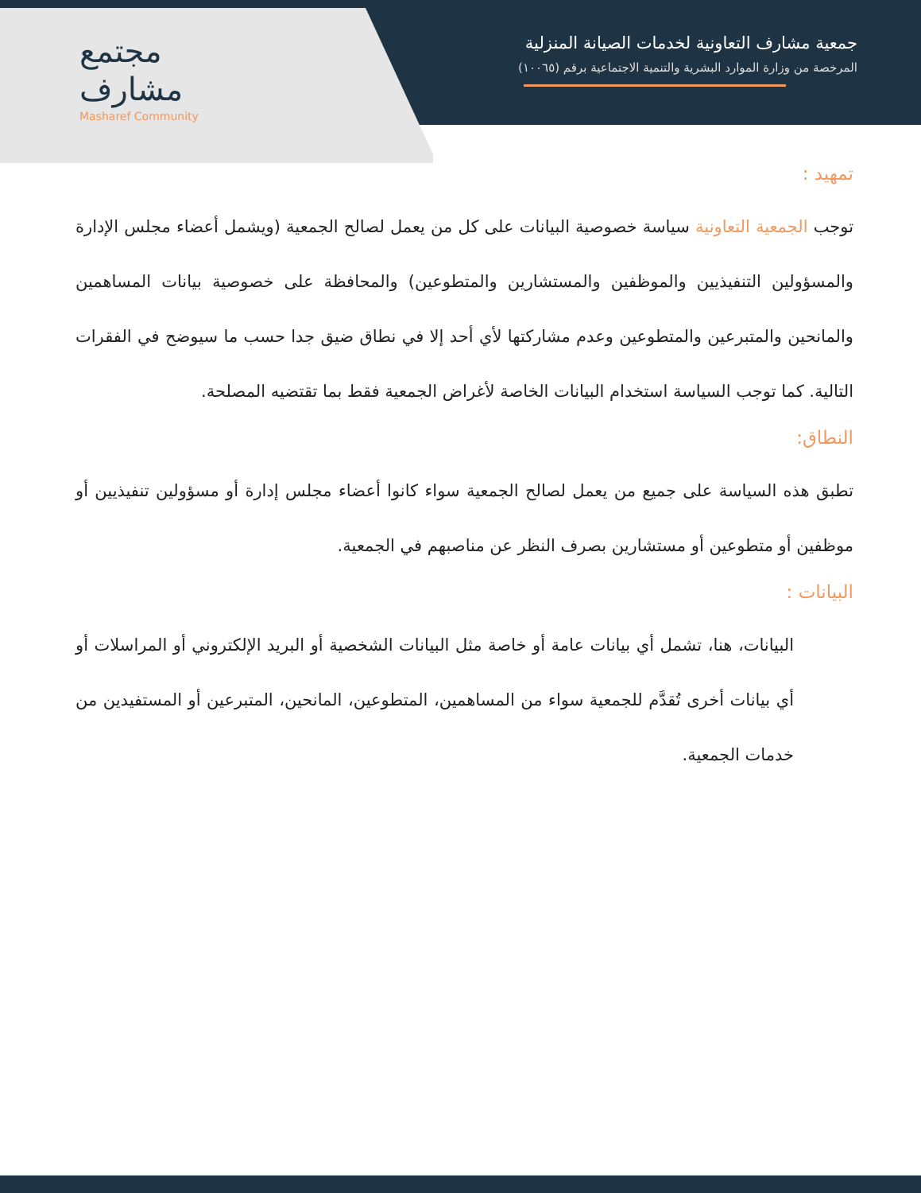مجتمع
مشارف
Masharef Community
جمعية مشارف التعاونية لخدمات الصيانة المنزلية
المرخصة من وزارة الموارد البشرية والتنمية الاجتماعية برقم (١٠٠٦٥)
تمهيد :
توجب الجمعية التعاونية سياسة خصوصية البيانات على كل من يعمل لصالح الجمعية (ويشمل أعضاء مجلس الإدارة والمسؤولين التنفيذيين والموظفين والمستشارين والمتطوعين) والمحافظة على خصوصية بيانات المساهمين والمانحين والمتبرعين والمتطوعين وعدم مشاركتها لأي أحد إلا في نطاق ضيق جدا حسب ما سيوضح في الفقرات التالية. كما توجب السياسة استخدام البيانات الخاصة لأغراض الجمعية فقط بما تقتضيه المصلحة.
النطاق:
تطبق هذه السياسة على جميع من يعمل لصالح الجمعية سواء كانوا أعضاء مجلس إدارة أو مسؤولين تنفيذيين أو موظفين أو متطوعين أو مستشارين بصرف النظر عن مناصبهم في الجمعية.
البيانات :
البيانات، هنا، تشمل أي بيانات عامة أو خاصة مثل البيانات الشخصية أو البريد الإلكتروني أو المراسلات أو أي بيانات أخرى تُقدَّم للجمعية سواء من المساهمين، المتطوعين، المانحين، المتبرعين أو المستفيدين من خدمات الجمعية.